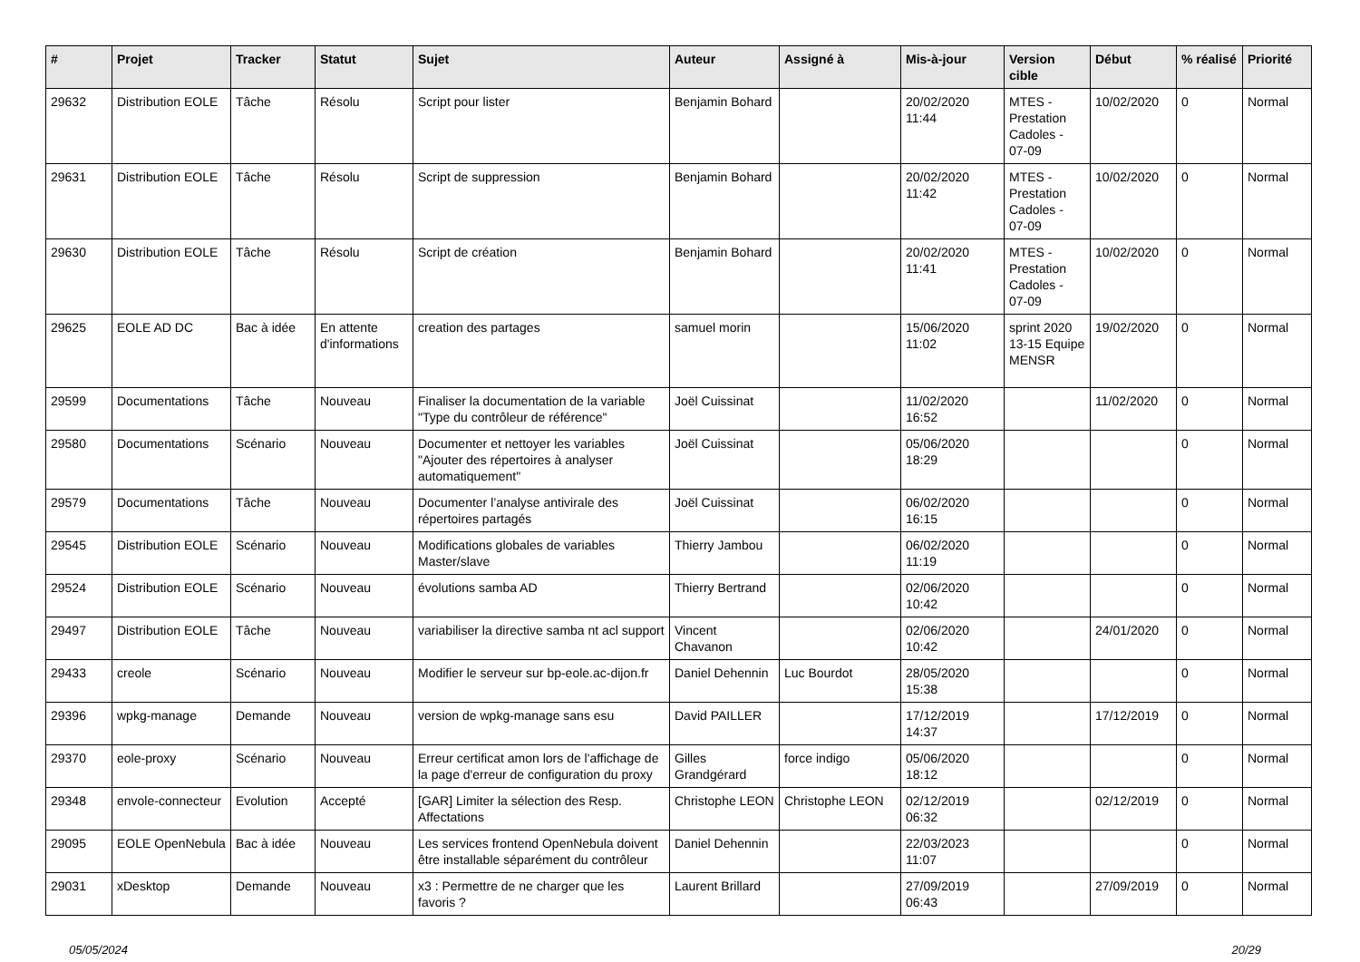| # | Projet | Tracker | Statut | Sujet | Auteur | Assigné à | Mis-à-jour | Version cible | Début | % réalisé | Priorité |
| --- | --- | --- | --- | --- | --- | --- | --- | --- | --- | --- | --- |
| 29632 | Distribution EOLE | Tâche | Résolu | Script pour lister | Benjamin Bohard | | 20/02/2020 11:44 | MTES - Prestation Cadoles - 07-09 | 10/02/2020 | 0 | Normal |
| 29631 | Distribution EOLE | Tâche | Résolu | Script de suppression | Benjamin Bohard | | 20/02/2020 11:42 | MTES - Prestation Cadoles - 07-09 | 10/02/2020 | 0 | Normal |
| 29630 | Distribution EOLE | Tâche | Résolu | Script de création | Benjamin Bohard | | 20/02/2020 11:41 | MTES - Prestation Cadoles - 07-09 | 10/02/2020 | 0 | Normal |
| 29625 | EOLE AD DC | Bac à idée | En attente d'informations | creation des partages | samuel morin | | 15/06/2020 11:02 | sprint 2020 13-15 Equipe MENSR | 19/02/2020 | 0 | Normal |
| 29599 | Documentations | Tâche | Nouveau | Finaliser la documentation de la variable "Type du contrôleur de référence" | Joël Cuissinat | | 11/02/2020 16:52 | | 11/02/2020 | 0 | Normal |
| 29580 | Documentations | Scénario | Nouveau | Documenter et nettoyer les variables "Ajouter des répertoires à analyser automatiquement" | Joël Cuissinat | | 05/06/2020 18:29 | | | 0 | Normal |
| 29579 | Documentations | Tâche | Nouveau | Documenter l’analyse antivirale des répertoires partagés | Joël Cuissinat | | 06/02/2020 16:15 | | | 0 | Normal |
| 29545 | Distribution EOLE | Scénario | Nouveau | Modifications globales de variables Master/slave | Thierry Jambou | | 06/02/2020 11:19 | | | 0 | Normal |
| 29524 | Distribution EOLE | Scénario | Nouveau | évolutions samba AD | Thierry Bertrand | | 02/06/2020 10:42 | | | 0 | Normal |
| 29497 | Distribution EOLE | Tâche | Nouveau | variabiliser la directive samba nt acl support | Vincent Chavanon | | 02/06/2020 10:42 | | 24/01/2020 | 0 | Normal |
| 29433 | creole | Scénario | Nouveau | Modifier le serveur sur bp-eole.ac-dijon.fr | Daniel Dehennin | Luc Bourdot | 28/05/2020 15:38 | | | 0 | Normal |
| 29396 | wpkg-manage | Demande | Nouveau | version de wpkg-manage sans esu | David PAILLER | | 17/12/2019 14:37 | | 17/12/2019 | 0 | Normal |
| 29370 | eole-proxy | Scénario | Nouveau | Erreur certificat amon lors de l'affichage de la page d'erreur de configuration du proxy | Gilles Grandgérard | force indigo | 05/06/2020 18:12 | | | 0 | Normal |
| 29348 | envole-connecteur | Evolution | Accepté | [GAR] Limiter la sélection des Resp. Affectations | Christophe LEON | Christophe LEON | 02/12/2019 06:32 | | 02/12/2019 | 0 | Normal |
| 29095 | EOLE OpenNebula | Bac à idée | Nouveau | Les services frontend OpenNebula doivent être installable séparément du contrôleur | Daniel Dehennin | | 22/03/2023 11:07 | | | 0 | Normal |
| 29031 | xDesktop | Demande | Nouveau | x3 : Permettre de ne charger que les favoris ? | Laurent Brillard | | 27/09/2019 06:43 | | 27/09/2019 | 0 | Normal |
05/05/2024 20/29